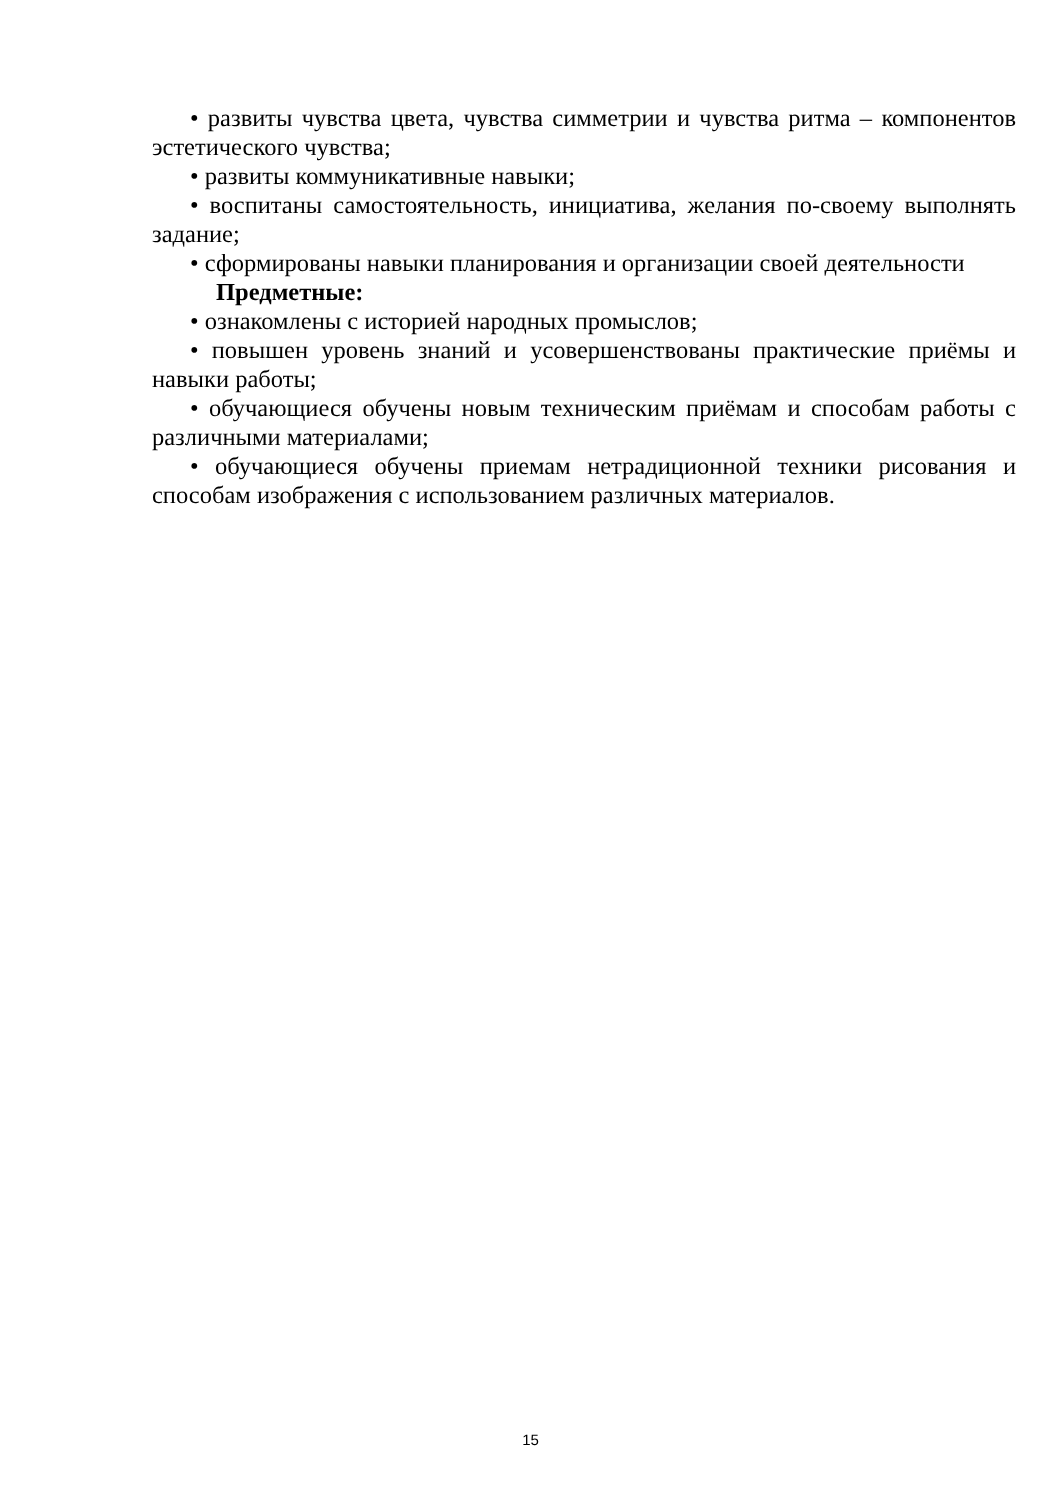• развиты чувства цвета, чувства симметрии и чувства ритма – компонентов эстетического чувства;
• развиты коммуникативные навыки;
• воспитаны самостоятельность, инициатива, желания по-своему выполнять задание;
• сформированы навыки планирования и организации своей деятельности
Предметные:
• ознакомлены с историей народных промыслов;
• повышен уровень знаний и усовершенствованы практические приёмы и навыки работы;
• обучающиеся обучены новым техническим приёмам и способам работы с различными материалами;
• обучающиеся обучены приемам нетрадиционной техники рисования и способам изображения с использованием различных материалов.
15